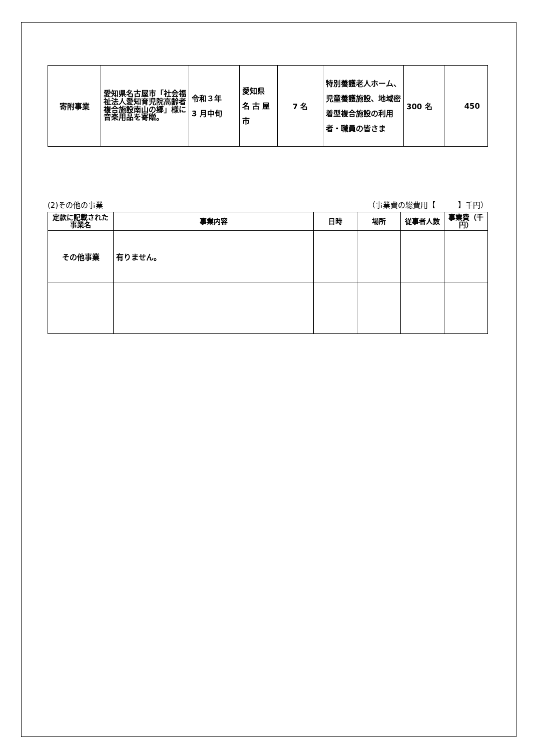| 寄附事業 | 愛知県名古屋市「社会福祉法人愛知育児院高齢者複合施設南山の郷」様に音楽用品を寄贈。 | 令和３年 3 月中旬 | 愛知県 名 古 屋 市 | 7 名 | 特別養護老人ホーム、児童養護施設、地域密着型複合施設の利用者・職員の皆さま | 300 名 | 450 |
(2)その他の事業 （事業費の総費用【　　　】千円）
| 定款に記載された事業名 | 事業内容 | 日時 | 場所 | 従事者人数 | 事業費（千円） |
| --- | --- | --- | --- | --- | --- |
| その他事業 | 有りません。 | | | | |